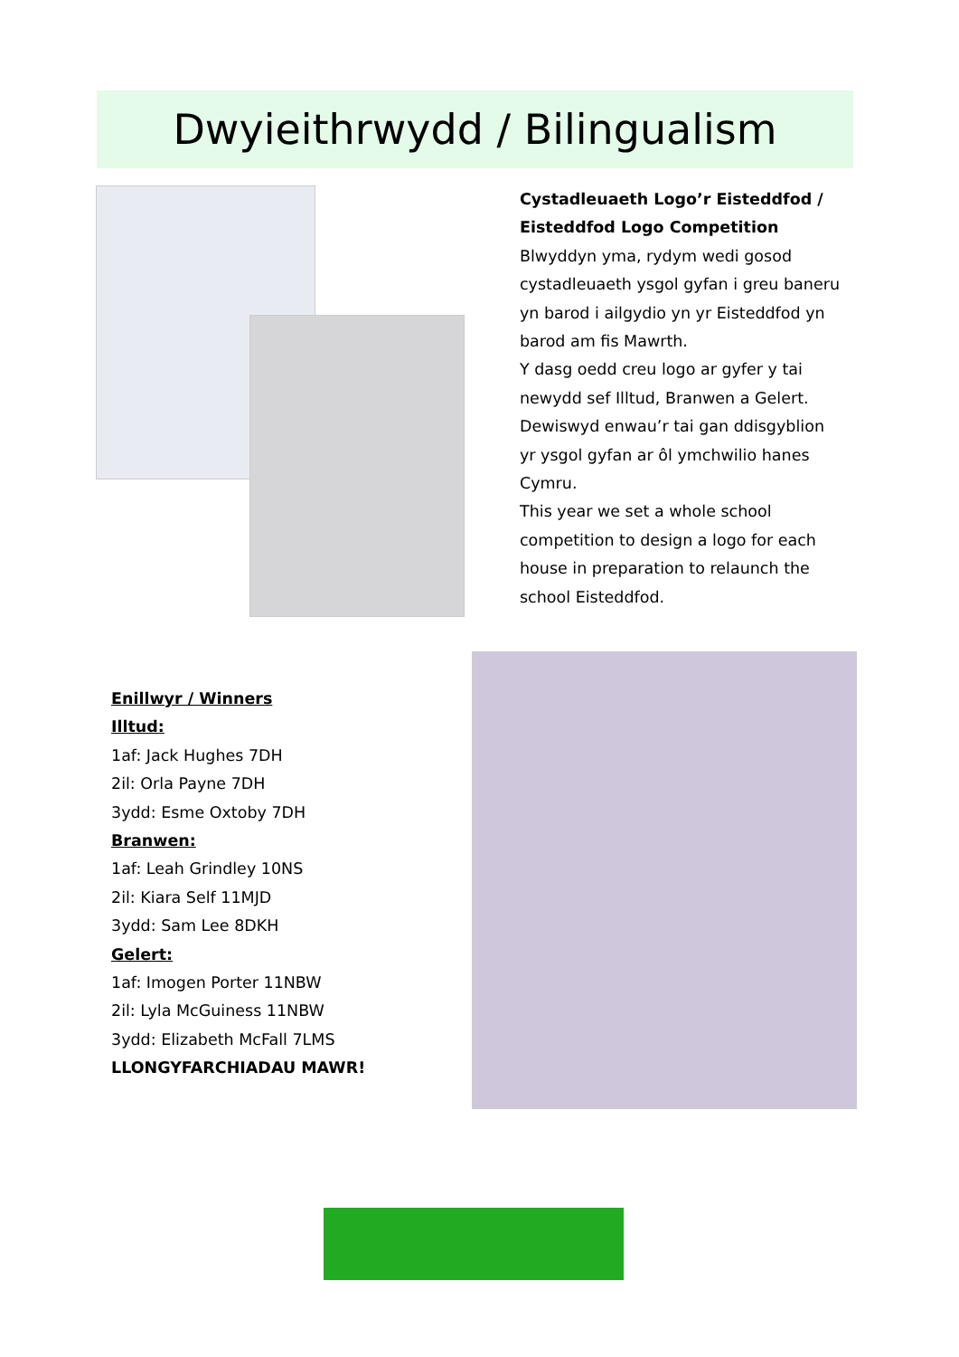Dwyieithrwydd / Bilingualism
Cystadleuaeth Logo’r Eisteddfod / Eisteddfod Logo Competition
Blwyddyn yma, rydym wedi gosod cystadleuaeth ysgol gyfan i greu baneru yn barod i ailgydio yn yr Eisteddfod yn barod am fis Mawrth.
Y dasg oedd creu logo ar gyfer y tai newydd sef Illtud, Branwen a Gelert. Dewiswyd enwau’r tai gan ddisgyblion yr ysgol gyfan ar ôl ymchwilio hanes Cymru.
This year we set a whole school competition to design a logo for each house in preparation to relaunch the school Eisteddfod.
Enillwyr / Winners
Illtud:
1af: Jack Hughes 7DH
2il: Orla Payne 7DH
3ydd: Esme Oxtoby 7DH
Branwen:
1af: Leah Grindley 10NS
2il: Kiara Self 11MJD
3ydd: Sam Lee 8DKH
Gelert:
1af: Imogen Porter 11NBW
2il: Lyla McGuiness 11NBW
3ydd: Elizabeth McFall 7LMS
LLONGYFARCHIADAU MAWR!